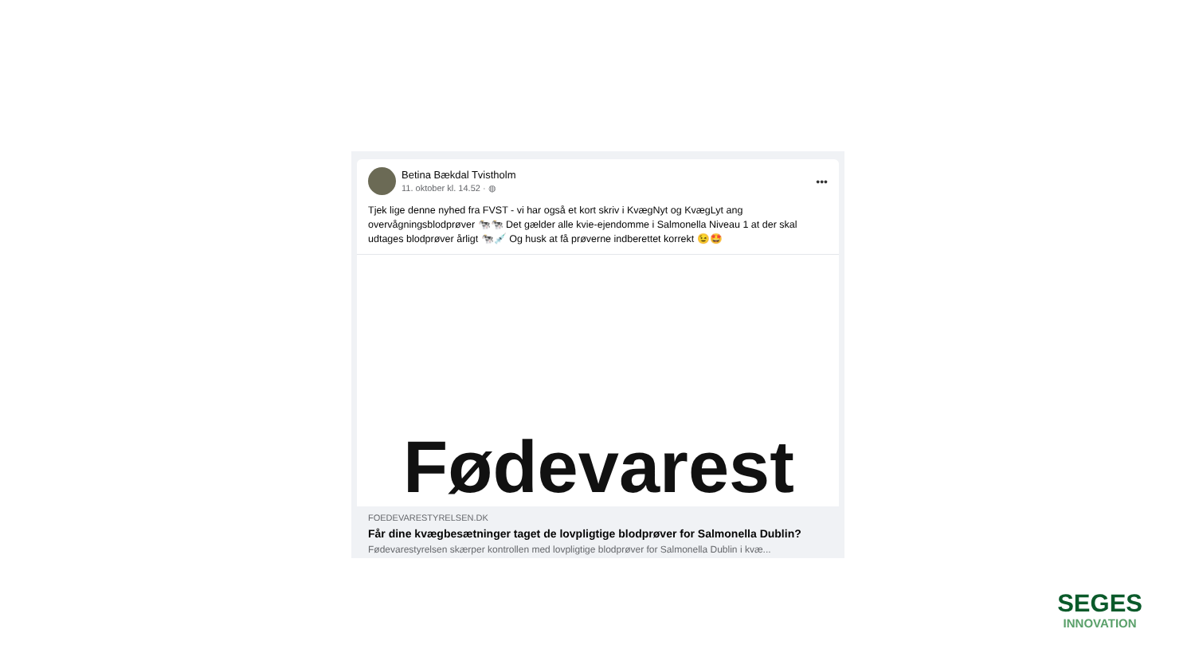Betina Bækdal Tvistholm
11. oktober kl. 14.52 · ◍
•••
Tjek lige denne nyhed fra FVST - vi har også et kort skriv i KvægNyt og KvægLyt ang overvågningsblodprøver 🐄🐄 Det gælder alle kvie-ejendomme i Salmonella Niveau 1 at der skal udtages blodprøver årligt 🐄💉 Og husk at få prøverne indberettet korrekt 😉🤩
Fødevarest
FOEDEVARESTYRELSEN.DK
Får dine kvægbesætninger taget de lovpligtige blodprøver for Salmonella Dublin?
Fødevarestyrelsen skærper kontrollen med lovpligtige blodprøver for Salmonella Dublin i kvæ...
SEGES
INNOVATION